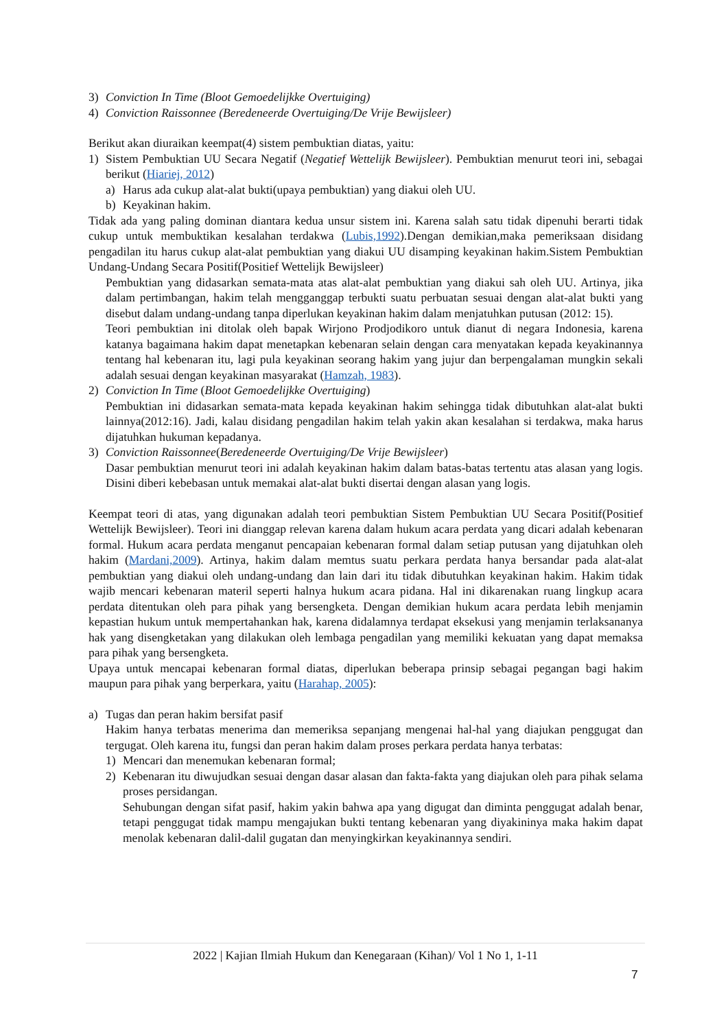3) Conviction In Time (Bloot Gemoedelijkke Overtuiging)
4) Conviction Raissonnee (Beredeneerde Overtuiging/De Vrije Bewijsleer)
Berikut akan diuraikan keempat(4) sistem pembuktian diatas, yaitu:
1) Sistem Pembuktian UU Secara Negatif (Negatief Wettelijk Bewijsleer). Pembuktian menurut teori ini, sebagai berikut (Hiariej, 2012)
a) Harus ada cukup alat-alat bukti(upaya pembuktian) yang diakui oleh UU.
b) Keyakinan hakim.
Tidak ada yang paling dominan diantara kedua unsur sistem ini. Karena salah satu tidak dipenuhi berarti tidak cukup untuk membuktikan kesalahan terdakwa (Lubis,1992).Dengan demikian,maka pemeriksaan disidang pengadilan itu harus cukup alat-alat pembuktian yang diakui UU disamping keyakinan hakim.Sistem Pembuktian Undang-Undang Secara Positif(Positief Wettelijk Bewijsleer)
Pembuktian yang didasarkan semata-mata atas alat-alat pembuktian yang diakui sah oleh UU. Artinya, jika dalam pertimbangan, hakim telah mengganggap terbukti suatu perbuatan sesuai dengan alat-alat bukti yang disebut dalam undang-undang tanpa diperlukan keyakinan hakim dalam menjatuhkan putusan (2012: 15).
Teori pembuktian ini ditolak oleh bapak Wirjono Prodjodikoro untuk dianut di negara Indonesia, karena katanya bagaimana hakim dapat menetapkan kebenaran selain dengan cara menyatakan kepada keyakinannya tentang hal kebenaran itu, lagi pula keyakinan seorang hakim yang jujur dan berpengalaman mungkin sekali adalah sesuai dengan keyakinan masyarakat (Hamzah, 1983).
2) Conviction In Time (Bloot Gemoedelijkke Overtuiging)
Pembuktian ini didasarkan semata-mata kepada keyakinan hakim sehingga tidak dibutuhkan alat-alat bukti lainnya(2012:16). Jadi, kalau disidang pengadilan hakim telah yakin akan kesalahan si terdakwa, maka harus dijatuhkan hukuman kepadanya.
3) Conviction Raissonnee(Beredeneerde Overtuiging/De Vrije Bewijsleer)
Dasar pembuktian menurut teori ini adalah keyakinan hakim dalam batas-batas tertentu atas alasan yang logis. Disini diberi kebebasan untuk memakai alat-alat bukti disertai dengan alasan yang logis.
Keempat teori di atas, yang digunakan adalah teori pembuktian Sistem Pembuktian UU Secara Positif(Positief Wettelijk Bewijsleer). Teori ini dianggap relevan karena dalam hukum acara perdata yang dicari adalah kebenaran formal. Hukum acara perdata menganut pencapaian kebenaran formal dalam setiap putusan yang dijatuhkan oleh hakim (Mardani,2009). Artinya, hakim dalam memtus suatu perkara perdata hanya bersandar pada alat-alat pembuktian yang diakui oleh undang-undang dan lain dari itu tidak dibutuhkan keyakinan hakim. Hakim tidak wajib mencari kebenaran materil seperti halnya hukum acara pidana. Hal ini dikarenakan ruang lingkup acara perdata ditentukan oleh para pihak yang bersengketa. Dengan demikian hukum acara perdata lebih menjamin kepastian hukum untuk mempertahankan hak, karena didalamnya terdapat eksekusi yang menjamin terlaksananya hak yang disengketakan yang dilakukan oleh lembaga pengadilan yang memiliki kekuatan yang dapat memaksa para pihak yang bersengketa.
Upaya untuk mencapai kebenaran formal diatas, diperlukan beberapa prinsip sebagai pegangan bagi hakim maupun para pihak yang berperkara, yaitu (Harahap, 2005):
a) Tugas dan peran hakim bersifat pasif
Hakim hanya terbatas menerima dan memeriksa sepanjang mengenai hal-hal yang diajukan penggugat dan tergugat. Oleh karena itu, fungsi dan peran hakim dalam proses perkara perdata hanya terbatas:
1) Mencari dan menemukan kebenaran formal;
2) Kebenaran itu diwujudkan sesuai dengan dasar alasan dan fakta-fakta yang diajukan oleh para pihak selama proses persidangan.
Sehubungan dengan sifat pasif, hakim yakin bahwa apa yang digugat dan diminta penggugat adalah benar, tetapi penggugat tidak mampu mengajukan bukti tentang kebenaran yang diyakininya maka hakim dapat menolak kebenaran dalil-dalil gugatan dan menyingkirkan keyakinannya sendiri.
2022 | Kajian Ilmiah Hukum dan Kenegaraan (Kihan)/ Vol 1 No 1, 1-11
7